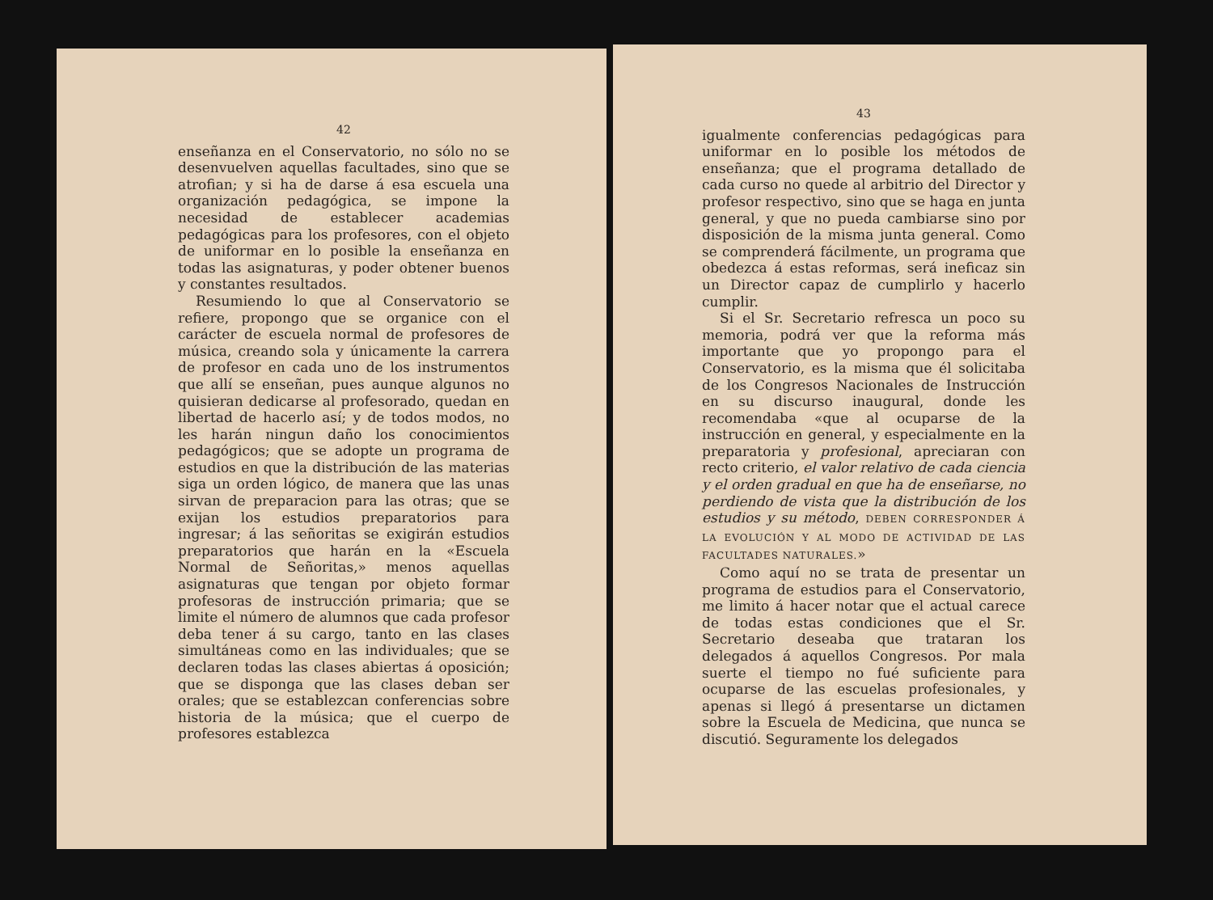42
enseñanza en el Conservatorio, no sólo no se desenvuelven aquellas facultades, sino que se atrofian; y si ha de darse á esa escuela una organización pedagógica, se impone la necesidad de establecer academias pedagógicas para los profesores, con el objeto de uniformar en lo posible la enseñanza en todas las asignaturas, y poder obtener buenos y constantes resultados.
Resumiendo lo que al Conservatorio se refiere, propongo que se organice con el carácter de escuela normal de profesores de música, creando sola y únicamente la carrera de profesor en cada uno de los instrumentos que allí se enseñan, pues aunque algunos no quisieran dedicarse al profesorado, quedan en libertad de hacerlo así; y de todos modos, no les harán ningun daño los conocimientos pedagógicos; que se adopte un programa de estudios en que la distribución de las materias siga un orden lógico, de manera que las unas sirvan de preparacion para las otras; que se exijan los estudios preparatorios para ingresar; á las señoritas se exigirán estudios preparatorios que harán en la «Escuela Normal de Señoritas,» menos aquellas asignaturas que tengan por objeto formar profesoras de instrucción primaria; que se limite el número de alumnos que cada profesor deba tener á su cargo, tanto en las clases simultáneas como en las individuales; que se declaren todas las clases abiertas á oposición; que se disponga que las clases deban ser orales; que se establezcan conferencias sobre historia de la música; que el cuerpo de profesores establezca
43
igualmente conferencias pedagógicas para uniformar en lo posible los métodos de enseñanza; que el programa detallado de cada curso no quede al arbitrio del Director y profesor respectivo, sino que se haga en junta general, y que no pueda cambiarse sino por disposición de la misma junta general. Como se comprenderá fácilmente, un programa que obedezca á estas reformas, será ineficaz sin un Director capaz de cumplirlo y hacerlo cumplir.
Si el Sr. Secretario refresca un poco su memoria, podrá ver que la reforma más importante que yo propongo para el Conservatorio, es la misma que él solicitaba de los Congresos Nacionales de Instrucción en su discurso inaugural, donde les recomendaba «que al ocuparse de la instrucción en general, y especialmente en la preparatoria y profesional, apreciaran con recto criterio, el valor relativo de cada ciencia y el orden gradual en que ha de enseñarse, no perdiendo de vista que la distribución de los estudios y su método, DEBEN CORRESPONDER Á LA EVOLUCIÓN Y AL MODO DE ACTIVIDAD DE LAS FACULTADES NATURALES.»
Como aquí no se trata de presentar un programa de estudios para el Conservatorio, me limito á hacer notar que el actual carece de todas estas condiciones que el Sr. Secretario deseaba que trataran los delegados á aquellos Congresos. Por mala suerte el tiempo no fué suficiente para ocuparse de las escuelas profesionales, y apenas si llegó á presentarse un dictamen sobre la Escuela de Medicina, que nunca se discutió. Seguramente los delegados